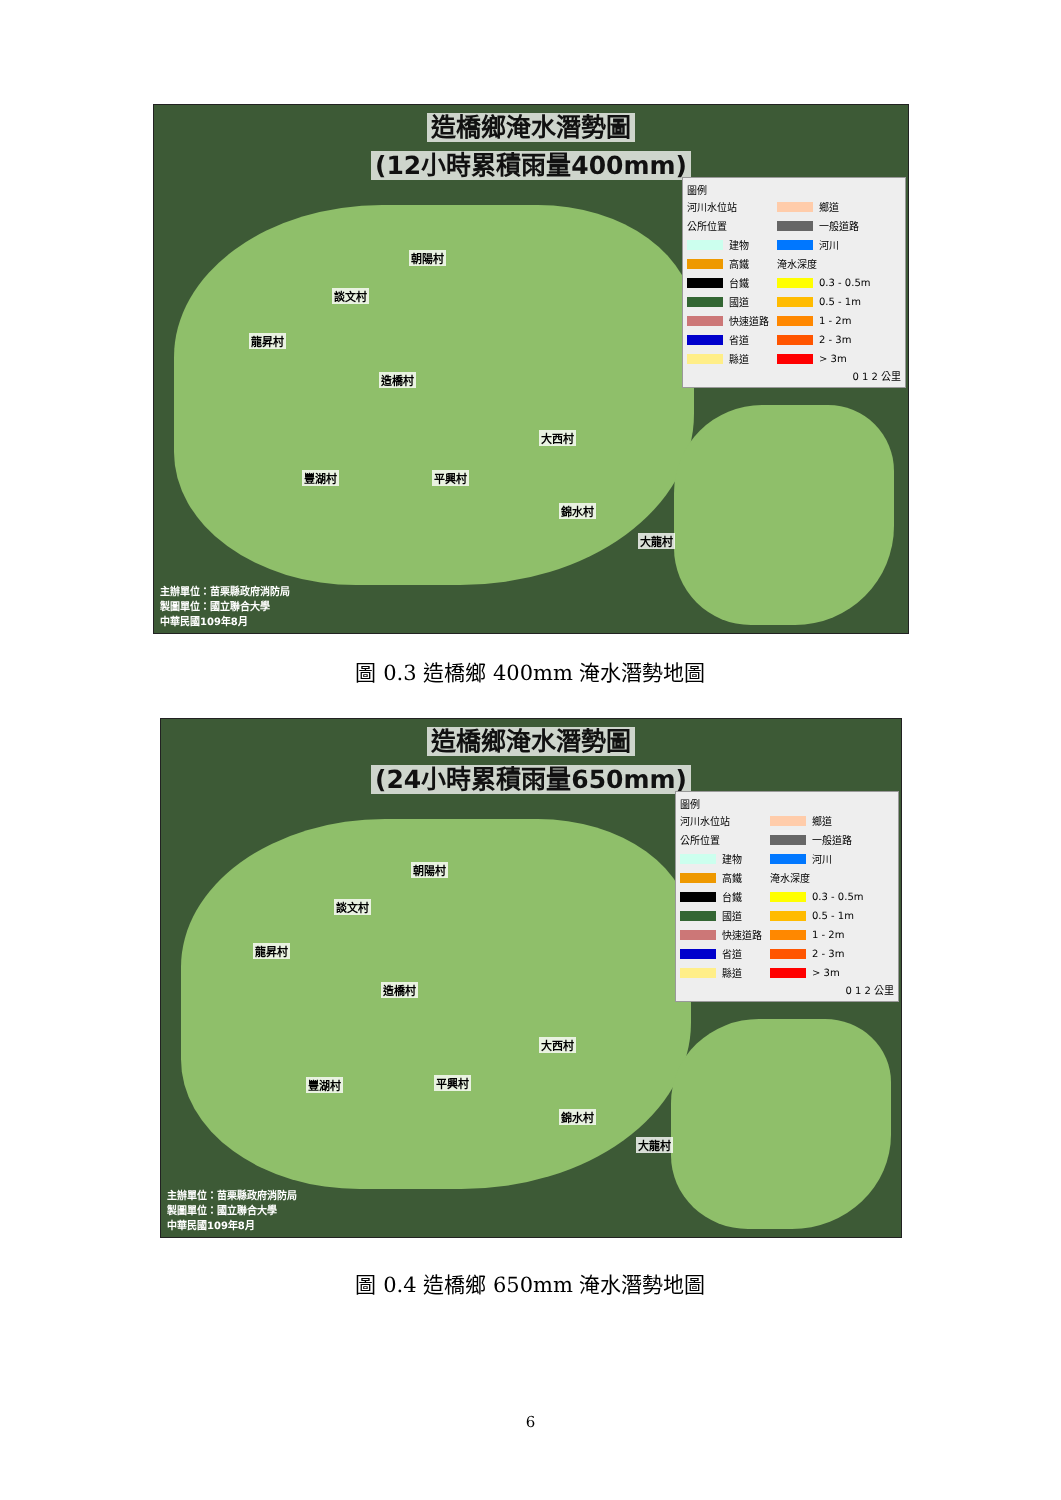造橋鄉淹水潛勢圖
(12小時累積雨量400mm)
朝陽村
談文村
龍昇村
造橋村
大西村
豐湖村 平興村
錦水村
大龍村
圖例
河川水位站
公所位置
建物
高鐵
台鐵
國道
快速道路
省道
縣道
鄉道
一般道路
河川
淹水深度
0.3 - 0.5m
0.5 - 1m
1 - 2m
2 - 3m
> 3m
0 1 2 公里
主辦單位：苗栗縣政府消防局
製圖單位：國立聯合大學
中華民國109年8月
圖 0.3 造橋鄉 400mm 淹水潛勢地圖
造橋鄉淹水潛勢圖
(24小時累積雨量650mm)
朝陽村
談文村
龍昇村
造橋村
大西村
豐湖村 平興村
錦水村
大龍村
圖例
河川水位站
公所位置
建物
高鐵
台鐵
國道
快速道路
省道
縣道
鄉道
一般道路
河川
淹水深度
0.3 - 0.5m
0.5 - 1m
1 - 2m
2 - 3m
> 3m
0 1 2 公里
主辦單位：苗栗縣政府消防局
製圖單位：國立聯合大學
中華民國109年8月
圖 0.4 造橋鄉 650mm 淹水潛勢地圖
6